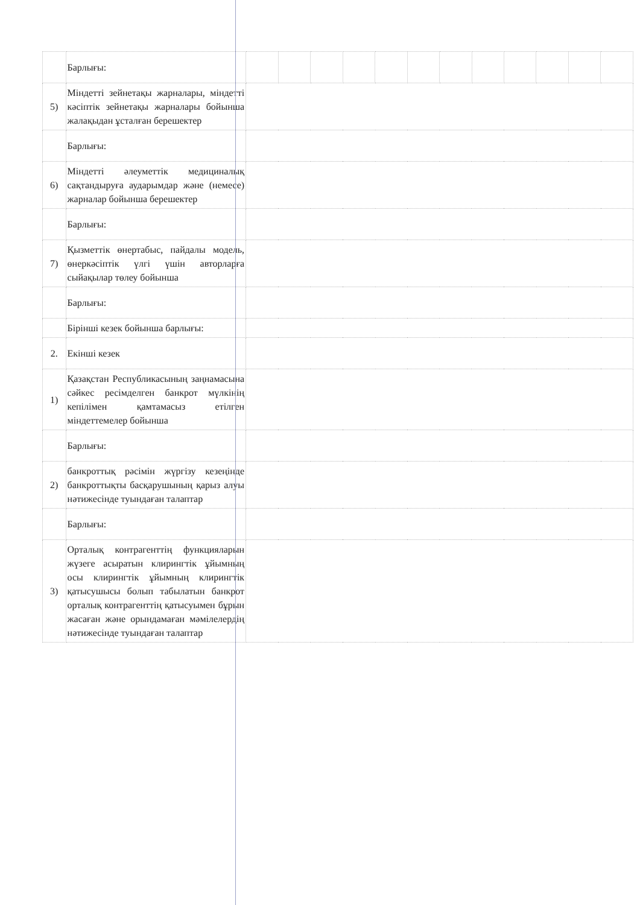| | Барлығы: | | | | | | | | | | | | |
| 5) | Міндетті зейнетақы жарналары, міндетті кәсіптік зейнетақы жарналары бойынша жалақыдан ұсталған берешектер | | | | | | | | | | | | |
| | Барлығы: | | | | | | | | | | | | |
| 6) | Міндетті әлеуметтік медициналық сақтандыруға аударымдар және (немесе) жарналар бойынша берешектер | | | | | | | | | | | | |
| | Барлығы: | | | | | | | | | | | | |
| 7) | Қызметтік өнертабыс, пайдалы модель, өнеркәсіптік үлгі үшін авторларға сыйақылар төлеу бойынша | | | | | | | | | | | | |
| | Барлығы: | | | | | | | | | | | | |
| | Бірінші кезек бойынша барлығы: | | | | | | | | | | | | |
| 2. | Екінші кезек | | | | | | | | | | | | |
| 1) | Қазақстан Республикасының заңнамасына сәйкес ресімделген банкрот мүлкінің кепілімен қамтамасыз етілген міндеттемелер бойынша | | | | | | | | | | | | |
| | Барлығы: | | | | | | | | | | | | |
| 2) | банкроттық рәсімін жүргізу кезеңінде банкроттықты басқарушының қарыз алуы нәтижесінде туындаған талаптар | | | | | | | | | | | | |
| | Барлығы: | | | | | | | | | | | | |
| 3) | Орталық контрагенттің функцияларын жүзеге асыратын клирингтік ұйымның осы клирингтік ұйымның клирингтік қатысушысы болып табылатын банкрот орталық контрагенттің қатысуымен бұрын жасаған және орындамаған мәмілелердің нәтижесінде туындаған талаптар | | | | | | | | | | | | |